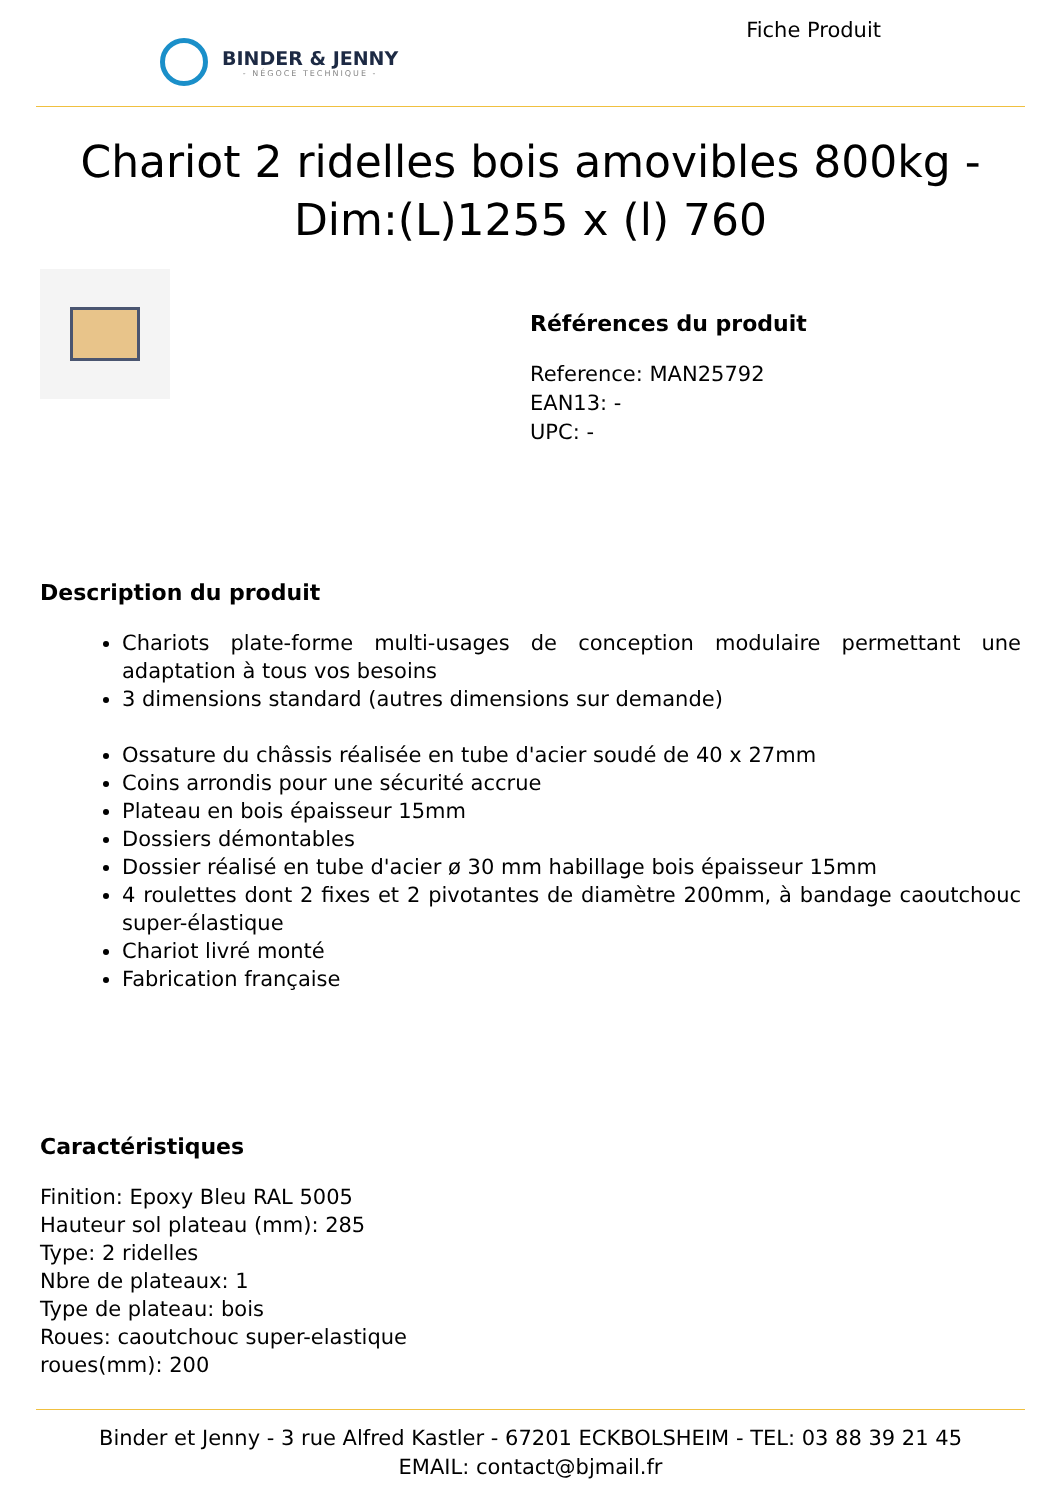BINDER & JENNY
- NÉGOCE TECHNIQUE -
Fiche Produit
Chariot 2 ridelles bois amovibles 800kg - Dim:(L)1255 x (l) 760
Références du produit
Reference: MAN25792
EAN13: -
UPC: -
Description du produit
Chariots plate-forme multi-usages de conception modulaire permettant une adaptation à tous vos besoins
3 dimensions standard (autres dimensions sur demande)
Ossature du châssis réalisée en tube d'acier soudé de 40 x 27mm
Coins arrondis pour une sécurité accrue
Plateau en bois épaisseur 15mm
Dossiers démontables
Dossier réalisé en tube d'acier ø 30 mm habillage bois épaisseur 15mm
4 roulettes dont 2 fixes et 2 pivotantes de diamètre 200mm, à bandage caoutchouc super-élastique
Chariot livré monté
Fabrication française
Caractéristiques
Finition: Epoxy Bleu RAL 5005
Hauteur sol plateau (mm): 285
Type: 2 ridelles
Nbre de plateaux: 1
Type de plateau: bois
Roues: caoutchouc super-elastique
roues(mm): 200
Binder et Jenny - 3 rue Alfred Kastler - 67201 ECKBOLSHEIM - TEL: 03 88 39 21 45
EMAIL: contact@bjmail.fr